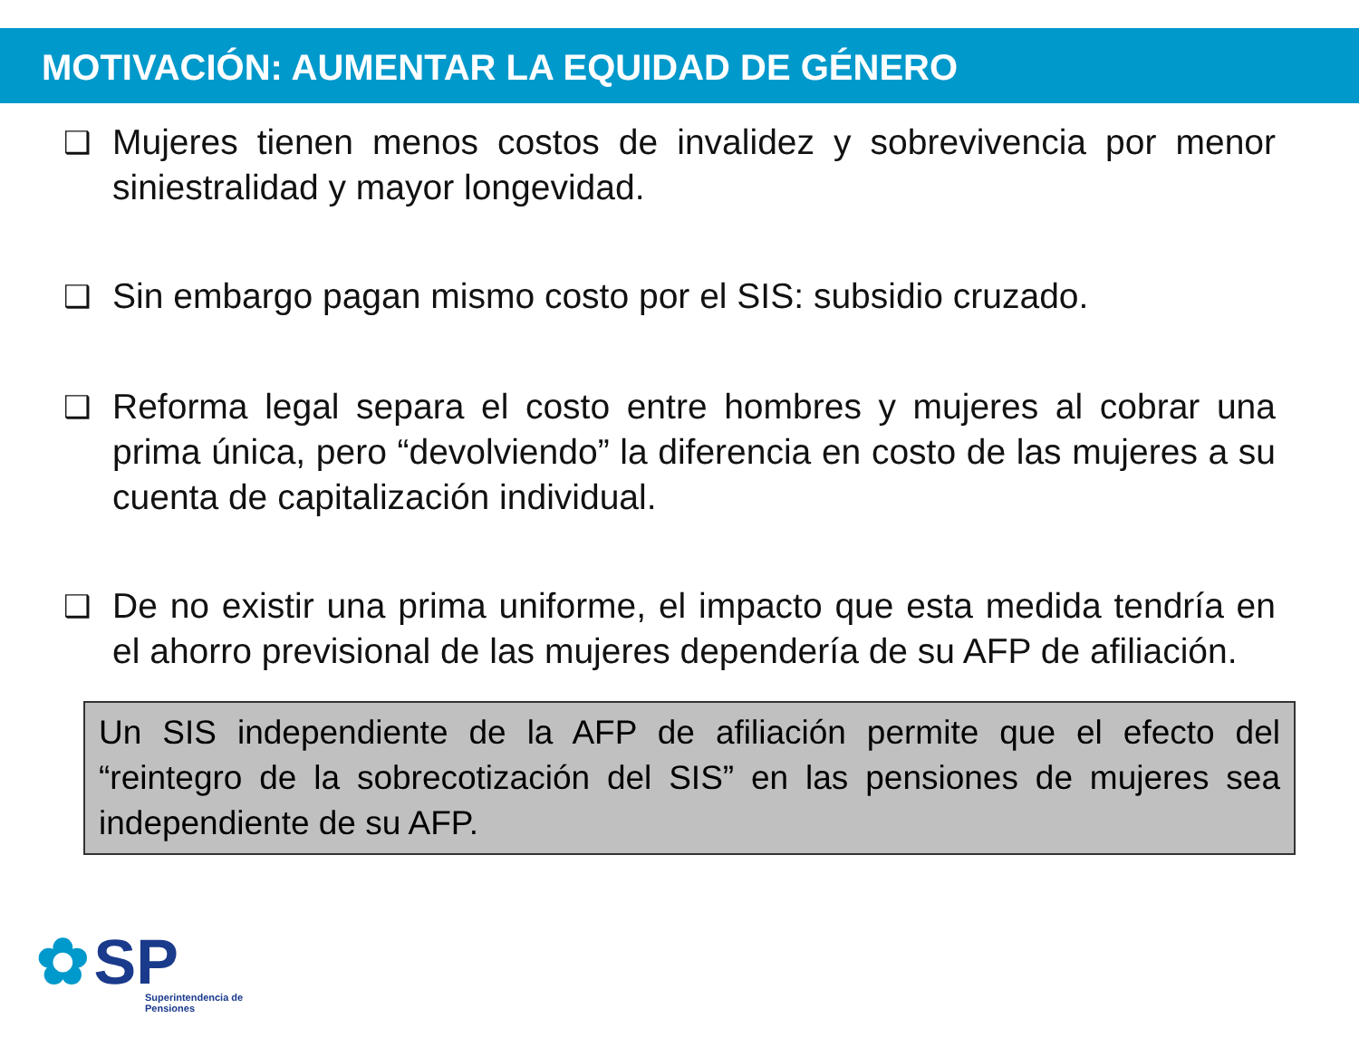MOTIVACIÓN: AUMENTAR LA EQUIDAD DE GÉNERO
❑ Mujeres tienen menos costos de invalidez y sobrevivencia por menor siniestralidad y mayor longevidad.
❑ Sin embargo pagan mismo costo por el SIS: subsidio cruzado.
❑ Reforma legal separa el costo entre hombres y mujeres al cobrar una prima única, pero “devolviendo” la diferencia en costo de las mujeres a su cuenta de capitalización individual.
❑ De no existir una prima uniforme, el impacto que esta medida tendría en el ahorro previsional de las mujeres dependería de su AFP de afiliación.
Un SIS independiente de la AFP de afiliación permite que el efecto del “reintegro de la sobrecotización del SIS” en las pensiones de mujeres sea independiente de su AFP.
✿ SP
Superintendencia de
Pensiones